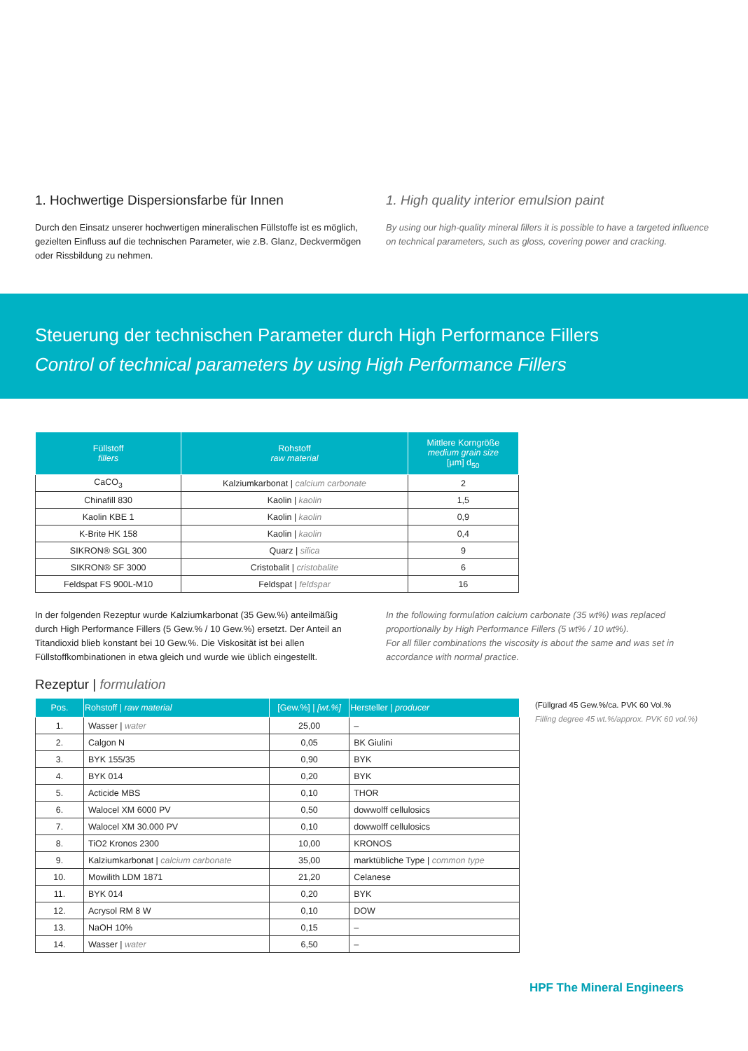1. Hochwertige Dispersionsfarbe für Innen
Durch den Einsatz unserer hochwertigen mineralischen Füllstoffe ist es möglich, gezielten Einfluss auf die technischen Parameter, wie z.B. Glanz, Deckvermögen oder Rissbildung zu nehmen.
1. High quality interior emulsion paint
By using our high-quality mineral fillers it is possible to have a targeted influence on technical parameters, such as gloss, covering power and cracking.
Steuerung der technischen Parameter durch High Performance Fillers
Control of technical parameters by using High Performance Fillers
| Füllstoff fillers | Rohstoff raw material | Mittlere Korngröße medium grain size [µm] d<sub>50</sub> |
| --- | --- | --- |
| CaCO<sub>3</sub> | Kalziumkarbonat / calcium carbonate | 2 |
| Chinafill 830 | Kaolin / kaolin | 1,5 |
| Kaolin KBE 1 | Kaolin / kaolin | 0,9 |
| K-Brite HK 158 | Kaolin / kaolin | 0,4 |
| SIKRON® SGL 300 | Quarz / silica | 9 |
| SIKRON® SF 3000 | Cristobalit / cristobalite | 6 |
| Feldspat FS 900L-M10 | Feldspat / feldspar | 16 |
In der folgenden Rezeptur wurde Kalziumkarbonat (35 Gew.%) anteilmäßig durch High Performance Fillers (5 Gew.% / 10 Gew.%) ersetzt. Der Anteil an Titandioxid blieb konstant bei 10 Gew.%. Die Viskosität ist bei allen Füllstoffkombinationen in etwa gleich und wurde wie üblich eingestellt.
In the following formulation calcium carbonate (35 wt%) was replaced proportionally by High Performance Fillers (5 wt% / 10 wt%).
For all filler combinations the viscosity is about the same and was set in accordance with normal practice.
Rezeptur | formulation
| Pos. | Rohstoff / raw material | [Gew.%] / [wt.%] | Hersteller / producer |
| --- | --- | --- | --- |
| 1. | Wasser / water | 25,00 | – |
| 2. | Calgon N | 0,05 | BK Giulini |
| 3. | BYK 155/35 | 0,90 | BYK |
| 4. | BYK 014 | 0,20 | BYK |
| 5. | Acticide MBS | 0,10 | THOR |
| 6. | Walocel XM 6000 PV | 0,50 | dowwolff cellulosics |
| 7. | Walocel XM 30.000 PV | 0,10 | dowwolff cellulosics |
| 8. | TiO2 Kronos 2300 | 10,00 | KRONOS |
| 9. | Kalziumkarbonat / calcium carbonate | 35,00 | marktübliche Type / common type |
| 10. | Mowilith LDM 1871 | 21,20 | Celanese |
| 11. | BYK 014 | 0,20 | BYK |
| 12. | Acrysol RM 8 W | 0,10 | DOW |
| 13. | NaOH 10% | 0,15 | – |
| 14. | Wasser / water | 6,50 | – |
(Füllgrad 45 Gew.%/ca. PVK 60 Vol.%
Filling degree 45 wt.%/approx. PVK 60 vol.%)
HPF The Mineral Engineers